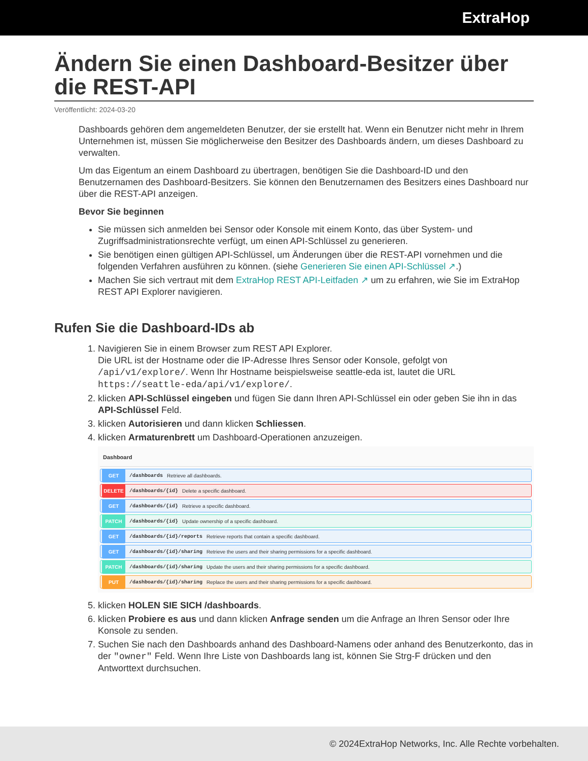ExtraHop
Ändern Sie einen Dashboard-Besitzer über die REST-API
Veröffentlicht: 2024-03-20
Dashboards gehören dem angemeldeten Benutzer, der sie erstellt hat. Wenn ein Benutzer nicht mehr in Ihrem Unternehmen ist, müssen Sie möglicherweise den Besitzer des Dashboards ändern, um dieses Dashboard zu verwalten.
Um das Eigentum an einem Dashboard zu übertragen, benötigen Sie die Dashboard-ID und den Benutzernamen des Dashboard-Besitzers. Sie können den Benutzernamen des Besitzers eines Dashboard nur über die REST-API anzeigen.
Bevor Sie beginnen
Sie müssen sich anmelden bei Sensor oder Konsole mit einem Konto, das über System- und Zugriffsadministrationsrechte verfügt, um einen API-Schlüssel zu generieren.
Sie benötigen einen gültigen API-Schlüssel, um Änderungen über die REST-API vornehmen und die folgenden Verfahren ausführen zu können. (siehe Generieren Sie einen API-Schlüssel ↗.)
Machen Sie sich vertraut mit dem ExtraHop REST API-Leitfaden ↗ um zu erfahren, wie Sie im ExtraHop REST API Explorer navigieren.
Rufen Sie die Dashboard-IDs ab
1. Navigieren Sie in einem Browser zum REST API Explorer.
Die URL ist der Hostname oder die IP-Adresse Ihres Sensor oder Konsole, gefolgt von /api/v1/explore/. Wenn Ihr Hostname beispielsweise seattle-eda ist, lautet die URL https://seattle-eda/api/v1/explore/.
2. klicken API-Schlüssel eingeben und fügen Sie dann Ihren API-Schlüssel ein oder geben Sie ihn in das API-Schlüssel Feld.
3. klicken Autorisieren und dann klicken Schliessen.
4. klicken Armaturenbrett um Dashboard-Operationen anzuzeigen.
Dashboard
GET /dashboards Retrieve all dashboards.
DELETE /dashboards/{id} Delete a specific dashboard.
GET /dashboards/{id} Retrieve a specific dashboard.
PATCH /dashboards/{id} Update ownership of a specific dashboard.
GET /dashboards/{id}/reports Retrieve reports that contain a specific dashboard.
GET /dashboards/{id}/sharing Retrieve the users and their sharing permissions for a specific dashboard.
PATCH /dashboards/{id}/sharing Update the users and their sharing permissions for a specific dashboard.
PUT /dashboards/{id}/sharing Replace the users and their sharing permissions for a specific dashboard.
5. klicken HOLEN SIE SICH /dashboards.
6. klicken Probiere es aus und dann klicken Anfrage senden um die Anfrage an Ihren Sensor oder Ihre Konsole zu senden.
7. Suchen Sie nach den Dashboards anhand des Dashboard-Namens oder anhand des Benutzerkonto, das in der "owner" Feld. Wenn Ihre Liste von Dashboards lang ist, können Sie Strg-F drücken und den Antworttext durchsuchen.
© 2024ExtraHop Networks, Inc. Alle Rechte vorbehalten.